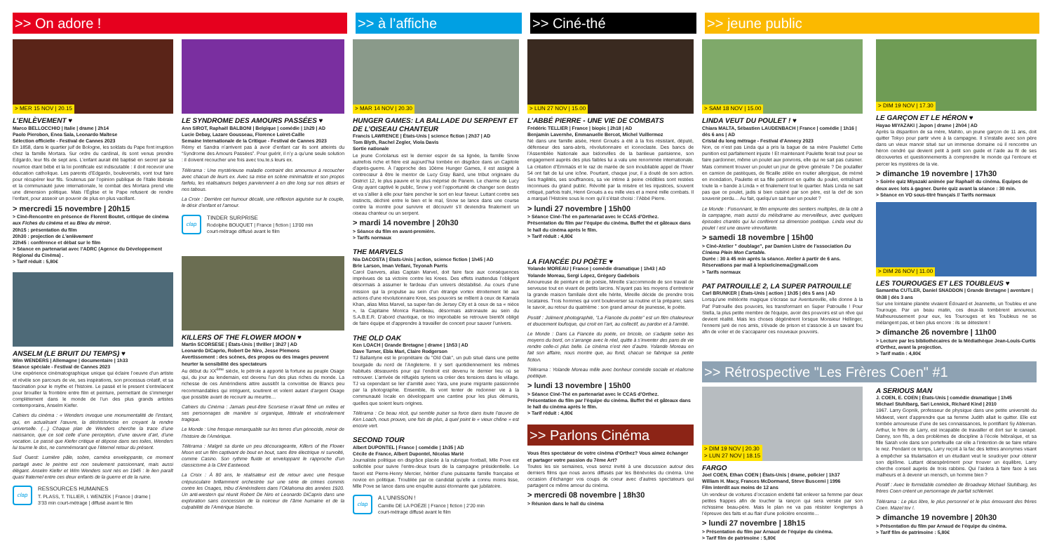>> On adore !
>> à l’affiche
>> Ciné-thé
>> jeune public
> MER 15 NOV | 20.15
L’ENLÈVEMENT ♥
Marco BELLOCCHIO | Italie | drame | 2h14
Paolo Pierobon, Enea Sala, Leonardo Maltese
Sélection officielle - Festival de Cannes 2023
En 1858, dans le quartier juif de Bologne, les soldats du Pape font irruption chez la famille Mortara. Sur ordre du cardinal, ils sont venus prendre Edgardo, leur fils de sept ans. L’enfant aurait été baptisé en secret par sa nourrice étant bébé et la loi pontificale est indiscutable : il doit recevoir une éducation catholique. Les parents d’Edgardo, bouleversés, vont tout faire pour récupérer leur fils. Soutenus par l’opinion publique de l’Italie libérale et la communauté juive internationale, le combat des Mortara prend vite une dimension politique. Mais l’Église et le Pape refusent de rendre l’enfant, pour asseoir un pouvoir de plus en plus vacillant.
> mercredi 15 novembre | 20h15
> Ciné-Rencontre en présence de Florent Boutet, critique de cinéma aux Fiches du cinéma et au Bleu du miroir.
20h15 : présentation du film
20h30 : projection de L’enlèvement
22h45 : conférence et débat sur le film
> Séance en partenariat avec l’ADRC (Agence du Développement Régional du Cinéma) .
> Tarif réduit : 5,80€
ANSELM (LE BRUIT DU TEMPS) ♥
Wim WENDERS | Allemagne | documentaire | 1h33
Séance spéciale - Festival de Cannes 2023
Une expérience cinématographique unique qui éclaire l’oeuvre d’un artiste et révèle son parcours de vie, ses inspirations, son processus créatif, et sa fascination pour le mythe et l’histoire. Le passé et le present s’entrelacent pour brouiller la frontière entre film et peinture, permettant de s’immerger complètement dans le monde de l’un des plus grands artistes contemporains, Anselm Kiefer.
Cahiers du cinéma : « Wenders invoque une monumentalité de l’instant, qui, en actualisant l’œuvre, la déshistoricise en croyant la rendre universelle. (…) Chaque plan de Wenders cherche la trace d’une naissance, que ce soit celle d’une perception, d’une œuvre d’art, d’une vocation. Le passé que Kiefer critique et dépose dans ses toiles, Wenders lui tourne le dos, ne commémorant que l’éternel retour du présent.
Sud Ouest: Lumière pâle, sobre, caméra enveloppante, ce moment partagé avec le peintre est non seulement passionnant, mais aussi élégant. Anselm Kiefer et Wim Wenders sont nés en 1945 : le lien paraît quasi fraternel entre ces deux enfants de la guerre et de la ruine.
clap
RESSOURCES HUMAINES
T. PLASS, T. TILLIER, I. WENZEK | France | drame |
3'33 min court-métrage | diffusé avant le film
LE SYNDROME DES AMOURS PASSÉES ♥
Ann SIROT, Raphaël BALBONI | Belgique | comédie | 1h29 | AD
Lucie Debay, Lazare Gousseau, Florence Loiret-Caille
Semaine Internationale de la Critique - Festival de Cannes 2023
Rémy et Sandra n’arrivent pas à avoir d’enfant car ils sont atteints du “Syndrome des Amours Passées”. Pour guérir, il n’y a qu’une seule solution : il doivent recoucher une fois avec tou.te.s leurs ex.
Télérama : Une mystérieuse maladie contraint des amoureux à recoucher avec chacun de leurs ex. Avec sa mise en scène minimaliste et son propos farfelu, les réalisateurs belges parviennent à en dire long sur nos désirs et nos tabous.
La Croix : Derrière cet humour décalé, une réflexion aiguisée sur le couple, le désir d’enfant et l’amour.
clap
TINDER SURPRISE
Rodolphe BOUQUET | France | fiction | 13'00 min
court-métrage diffusé avant le film
KILLERS OF THE FLOWER MOON ♥
Martin SCORSESE | États-Unis | thriller | 3h27 | AD
Leonardo DiCaprio, Robert De Niro, Jesse Plemons
Avertissement : des scènes, des propos ou des images peuvent heurter la sensibilité des spectateurs
Au début du XX<sup>ème</sup> siècle, le pétrole a apporté la fortune au peuple Osage qui, du jour au lendemain, est devenu l’un des plus riches du monde. La richesse de ces Amérindiens attire aussitôt la convoitise de Blancs peu recommandables qui intriguent, soutirent et volent autant d’argent Osage que possible avant de recourir au meurtre…
Cahiers du Cinéma : Jamais peut-être Scorsese n’avait filmé un milieu et ses personnages de manière si organique, littérale et viscéralement tragique.
Le Monde : Une fresque remarquable sur les terres d’un génocide, miroir de l’histoire de l’Amérique.
Télérama : Malgré sa durée un peu décourageante, Killers of the Flower Moon est un film captivant de bout en bout, sans être électrique ni survolté, comme Casino. Son rythme fluide et enveloppant le rapproche d’un classicisme à la Clint Eastwood.
La Croix : À 80 ans, le réalisateur est de retour avec une fresque crépusculaire brillamment orchestrée sur une série de crimes commis contre les Osages, tribu d’Amérindiens dans l’Oklahoma des années 1920. Un anti-western qui réunit Robert De Niro et Leonardo DiCaprio dans une exploration sans concession de la noirceur de l’âme humaine et de la culpabilité de l’Amérique blanche.
> MAR 14 NOV | 20.30
HUNGER GAMES: LA BALLADE DU SERPENT ET DE L’OISEAU CHANTEUR
Francis LAWRENCE | États-Unis | science fiction | 2h37 | AD
Tom Blyth, Rachel Zegler, Viola Davis
Sortie nationale
Le jeune Coriolanus est le dernier espoir de sa lignée, la famille Snow autrefois riche et fière est aujourd’hui tombée en disgrâce dans un Capitole d’après-guerre. À l’approche des 10ème Hunger Games, il est assigné à contrecœur à être le mentor de Lucy Gray Baird, une tribut originaire du District 12, le plus pauvre et le plus méprisé de Panem. Le charme de Lucy Gray ayant captivé le public, Snow y voit l’opportunité de changer son destin et va s’allier à elle pour faire pencher le sort en leur faveur. Luttant contre ses instincts, déchiré entre le bien et le mal, Snow se lance dans une course contre la montre pour survivre et découvrir s’il deviendra finalement un oiseau chanteur ou un serpent.
> mardi 14 novembre | 20h30
> Séance du film en avant-première.
> Tarifs normaux
THE MARVELS
Nia DACOSTA | États-Unis | action, science fiction | 1h45 | AD
Brie Larson, Iman Vellani, Teyonah Parris
Carol Danvers, alias Captain Marvel, doit faire face aux conséquences imprévues de sa victoire contre les Krees. Des effets inattendus l’obligent désormais à assumer le fardeau d’un univers déstabilisé. Au cours d’une mission qui la propulse au sein d’un étrange vortex étroitement lié aux actions d’une révolutionnaire Kree, ses pouvoirs se mêlent à ceux de Kamala Khan, alias Miss Marvel, sa super-fan de Jersey City et à ceux de sa « nièce », la Capitaine Monica Rambeau, désormais astronaute au sein du S.A.B.E.R. D’abord chaotique, ce trio improbable se retrouve bientôt obligé de faire équipe et d’apprendre à travailler de concert pour sauver l’univers.
THE OLD OAK
Ken LOACH | Grande Bretagne | drame | 1h53 | AD
Dave Turner, Ebla Mari, Claire Rodgerson
TJ Ballantyne est le propriétaire du "Old Oak", un pub situé dans une petite bourgade du nord de l’Angleterre. Il y sert quotidiennement les mêmes habitués désœuvrés pour qui l’endroit est devenu le dernier lieu où se retrouver. L’arrivée de réfugiés syriens va créer des tensions dans le village. TJ va cependant se lier d’amitié avec Yara, une jeune migrante passionnée par la photographie. Ensemble, ils vont tenter de redonner vie à la communauté locale en développant une cantine pour les plus démunis, quelles que soient leurs origines.
Télérama : Ce beau récit, qui semble puiser sa force dans toute l’œuvre de Ken Loach, nous prouve, une fois de plus, à quel point le « vieux chêne » est encore vert.
SECOND TOUR
Albert DUPONTEL | France | comédie | 1h35 | AD
Cécile de France, Albert Dupontel, Nicolas Marié
Journaliste politique en disgrâce placée à la rubrique football, Mlle Pove est sollicitée pour suivre l’entre-deux tours de la campagne présidentielle. Le favori est Pierre-Henry Mercier, héritier d’une puissante famille française et novice en politique. Troublée par ce candidat qu’elle a connu moins lisse, Mlle Pove se lance dans une enquête aussi étonnante que jubilatoire.
clap
A L’UNISSON !
Camille DE LA POËZE | France | fiction | 2'20 min
court-métrage diffusé avant le film
> LUN 27 NOV | 15.00
L’ABBÉ PIERRE - UNE VIE DE COMBATS
Frédéric TELLIER | France | biopic | 2h18 | AD
Benjamin Lavernhe, Emmanuelle Bercot, Michel Vuillermoz
Né dans une famille aisée, Henri Grouès a été à la fois résistant, député, défenseur des sans-abris, révolutionnaire et iconoclaste. Des bancs de l’Assemblée Nationale aux bidonvilles de la banlieue parisienne, son engagement auprès des plus faibles lui a valu une renommée internationale. La création d’Emmaüs et le raz de marée de son inoubliable appel de l’hiver 54 ont fait de lui une icône. Pourtant, chaque jour, il a douté de son action. Ses fragilités, ses souffrances, sa vie intime à peine crédibles sont restées inconnues du grand public. Révolté par la misère et les injustices, souvent critiqué, parfois trahi, Henri Grouès a eu mille vies et a mené mille combats. Il a marqué l’Histoire sous le nom qu’il s’était choisi : l’Abbé Pierre.
> lundi 27 novembre | 15h00
> Séance Ciné-Thé en partenariat avec le CCAS d’Orthez.
Présentation du film par l’équipe du cinéma. Buffet thé et gâteaux dans le hall du cinéma après le film.
> Tarif réduit : 4,80€
LA FIANCÉE DU POÈTE ♥
Yolande MOREAU | France | comédie dramatique | 1h43 | AD
Yolande Moreau, Sergi López, Grégory Gadebois
Amoureuse de peinture et de poésie, Mireille s’accommode de son travail de serveuse tout en vivant de petits larcins. N’ayant pas les moyens d’entretenir la grande maison familiale dont elle hérite, Mireille décide de prendre trois locataires. Trois hommes qui vont bouleverser sa routine et la préparer, sans le savoir, au retour du quatrième : son grand amour de jeunesse, le poète.
Positif : Joliment photographié, "La Fiancée du poète" est un film chaleureux et doucement loufoque, qui croit en l’art, au collectif, au pardon et à l’amitié.
Le Monde : Dans La Fiancée du poète, on bricole, on s’adapte selon les moyens du bord, on s’arrange avec le réel, quitte à s’inventer des pans de vie rendre celle-ci plus belle. Le cinéma n’est rien d’autre. Yolande Moreau en fait son affaire, nous montre que, au fond, chacun se fabrique sa petite fiction.
Télérama : Yolande Moreau mêle avec bonheur comédie sociale et réalisme poétique.
> lundi 13 novembre | 15h00
> Séance Ciné-Thé en partenariat avec le CCAS d’Orthez.
Présentation du film par l’équipe du cinéma. Buffet thé et gâteaux dans le hall du cinéma après le film.
> Tarif réduit : 4,80€
>> Parlons Cinéma
Vous êtes spectateur de votre cinéma d’Orthez? Vous aimez échanger et partager votre passion du 7ème Art?
Toutes les six semaines, vous serez invité à une discussion autour des derniers films que nous avons diffusés par les Bénévoles du cinéma. Une occasion d’échanger vos coups de coeur avec d’autres spectateurs qui partagent ce même amour du cinéma.
> mercredi 08 novembre | 18h30
> Réunion dans le hall du cinéma
> SAM 18 NOV | 15.00
LINDA VEUT DU POULET ! ♥
Chiara MALTA, Sébastien LAUDENBACH | France | comédie | 1h16 | dès 6 ans | AD
Cristal du long métrage - Festival d’Annecy 2023
Non, ce n’est pas Linda qui a pris la bague de sa mère Paulette! Cette punition est parfaitement injuste ! Et maintenant Paulette ferait tout pour se faire pardonner, même un poulet aux poivrons, elle qui ne sait pas cuisiner. Mais comment trouver un poulet un jour de grève générale ? De poulailler en camion de pastèques, de flicaille zélée en routier allergique, de mémé en inondation, Paulette et sa fille partiront en quête du poulet, entraînant toute la « bande à Linda » et finalement tout le quartier. Mais Linda ne sait pas que ce poulet, jadis si bien cuisiné par son père, est la clef de son souvenir perdu… Au fait, quelqu’un sait tuer un poulet ?
Le Monde : Foisonnant, le film emprunte des sentiers multiples, de la cité à la campagne, mais aussi du mélodrame au merveilleux, avec quelques épisodes chantés qui lui confèrent sa dimension poétique. Linda veut du poulet ! est une œuvre virevoltante.
> samedi 18 novembre | 15h00
> Ciné-Atelier " doublage", par Damien Listre de l’association Du Cinéma Plein Mon Cartable.
Durée : 30 à 45 min après la séance. Atelier à partir de 6 ans.
Réservations par mail à lepixelcinema@gmail.com
> Tarifs normaux
PAT PATROUILLE 2, LA SUPER PATROUILLE
Carl BRUNKER | États-Unis | action | 1h35 | dès 5 ans | AD
Lorsqu'une météorite magique s'écrase sur Aventureville, elle donne à la Pat' Patrouille des pouvoirs, les transformant en Super Patrouille ! Pour Stella, la plus petite membre de l'équipe, avoir des pouvoirs est un rêve qui devient réalité. Mais les choses dégénèrent lorsque Monsieur Hellinger, l'ennemi juré de nos amis, s'évade de prison et s'associe à un savant fou afin de voler et de s'accaparer ces nouveaux pouvoirs.
> DIM 19 NOV | 17.30
LE GARÇON ET LE HÉRON ♥
Hayao MIYAZAKI | Japon | drame | 2h04 | AD
Après la disparition de sa mère, Mahito, un jeune garçon de 11 ans, doit quitter Tokyo pour partir vivre à la campagne. Il s’installe avec son père dans un vieux manoir situé sur un immense domaine où il rencontre un héron cendré qui devient petit à petit son guide et l’aide au fil de ses découvertes et questionnements à comprendre le monde qui l’entoure et percer les mystères de la vie.
> dimanche 19 novembre | 17h30
> Soirée quiz Miyazaki animée par Raphaël du cinéma. Equipes de deux avec lots à gagner. Durée quiz avant la séance : 30 min.
> Séance en VO sous-titré français // Tarifs normaux
> DIM 26 NOV | 11.00
LES TOUROUGES ET LES TOUBLEUS ♥
Samantha CUTLER, Daniel SNADDON | Grande Bretagne | aventure | 0h38 | dès 3 ans
Sur une lointaine planète vivaient Édouard et Jeannette, un Toubleu et une Tourouge. Par un beau matin, ces deux-là tombèrent amoureux. Malheureusement pour eux, les Tourouges et les Toubleus ne se mélangent pas, et bien plus encore : ils se détestent !
> dimanche 26 novembre | 11h00
> Lecture par les bibliothécaires de la Médiathèque Jean-Louis-Curtis d’Orthez, avant la projection.
> Tarif matin : 4,80€
>> Rétrospective "Les Frères Coen" #1
> DIM 19 NOV | 20.30
> LUN 27 NOV | 18.15
FARGO
Joel COEN, Ethan COEN | États-Unis | drame, policier | 1h37
William H. Macy, Frances McDormand, Steve Buscemi | 1996
Film interdit aux moins de 12 ans
Un vendeur de voitures d’occasion endetté fait enlever sa femme par deux petites frappes afin de toucher la rançon qui sera versée par son richissime beau-père. Mais le plan ne va pas résister longtemps à l’épreuve des faits et au flair d’une policière enceinte…
> lundi 27 novembre | 18h15
> Présentation du film par Arnaud de l’équipe du cinéma.
> Tarif film de patrimoine : 5,80€
A SERIOUS MAN
J. COEN, E. COEN | États-Unis | comédie dramatique | 1h45
Michael Stuhlbarg, Sari Lennick, Richard Kind | 2010
1967. Larry Gopnik, professeur de physique dans une petite université du Midwest, vient d’apprendre que sa femme Judith allait le quitter. Elle est tombée amoureuse d’une de ses connaissances, le pontifiant Sy Ableman. Arthur, le frère de Larry, est incapable de travailler et dort sur le canapé. Danny, son fils, a des problèmes de discipline à l’école hébraïque, et sa fille Sarah vole dans son portefeuille car elle a l’intention de se faire refaire le nez. Pendant ce temps, Larry reçoit à la fac des lettres anonymes visant à empêcher sa titularisation et un étudiant veut le soudoyer pour obtenir son diplôme. Luttant désespérément pour trouver un équilibre, Larry cherche conseil auprès de trois rabbins. Qui l’aidera à faire face à ses malheurs et à devenir un mensch, un homme bien ?
Positif : Avec le formidable comédien de Broadway Michael Stuhlbarg, les frères Coen créent un personnage de parfait schlemiel.
Télérama : Le plus libre, le plus personnel et le plus émouvant des frères Coen. Mazel tov !.
> dimanche 19 novembre | 20h30
> Présentation du film par Arnaud de l’équipe du cinéma.
> Tarif film de patrimoine : 5,80€